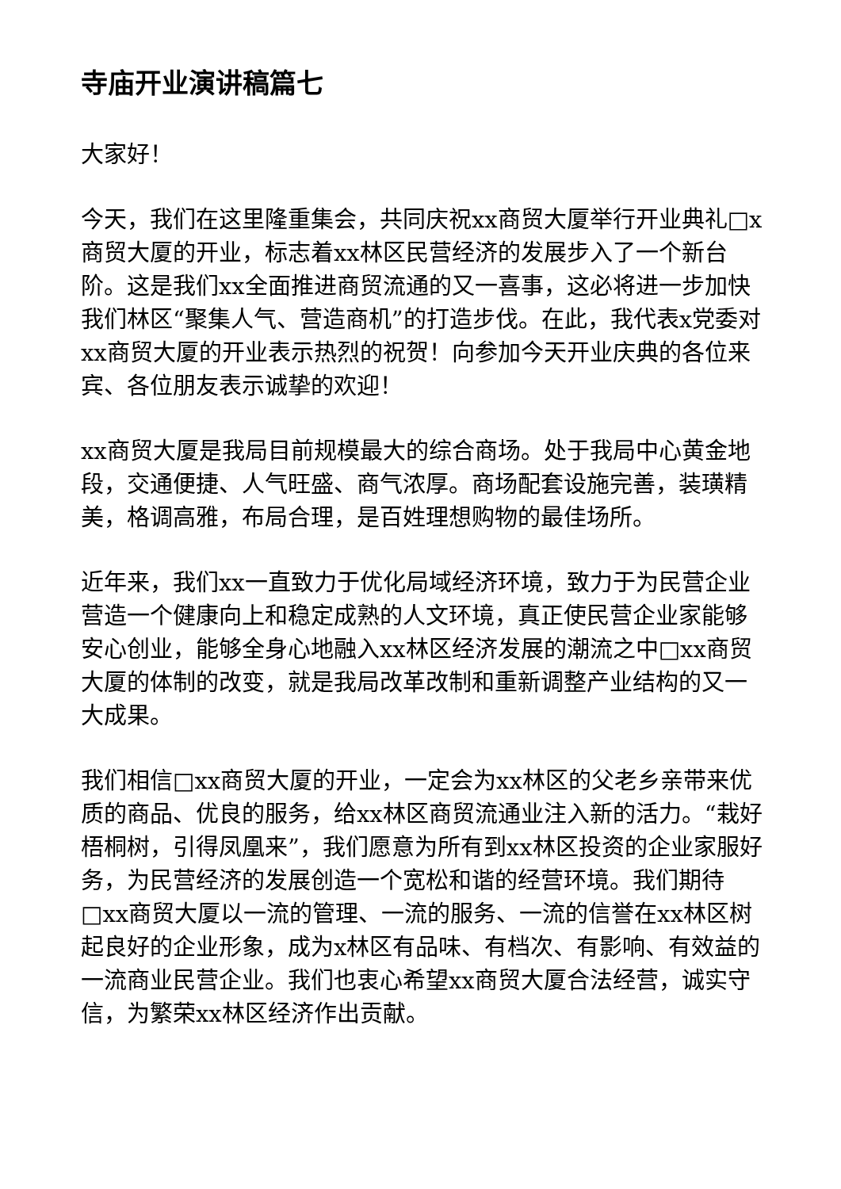寺庙开业演讲稿篇七
大家好！
今天，我们在这里隆重集会，共同庆祝xx商贸大厦举行开业典礼□x商贸大厦的开业，标志着xx林区民营经济的发展步入了一个新台阶。这是我们xx全面推进商贸流通的又一喜事，这必将进一步加快我们林区“聚集人气、营造商机”的打造步伐。在此，我代表x党委对xx商贸大厦的开业表示热烈的祝贺！向参加今天开业庆典的各位来宾、各位朋友表示诚挚的欢迎！
xx商贸大厦是我局目前规模最大的综合商场。处于我局中心黄金地段，交通便捷、人气旺盛、商气浓厚。商场配套设施完善，装璜精美，格调高雅，布局合理，是百姓理想购物的最佳场所。
近年来，我们xx一直致力于优化局域经济环境，致力于为民营企业营造一个健康向上和稳定成熟的人文环境，真正使民营企业家能够安心创业，能够全身心地融入xx林区经济发展的潮流之中□xx商贸大厦的体制的改变，就是我局改革改制和重新调整产业结构的又一大成果。
我们相信□xx商贸大厦的开业，一定会为xx林区的父老乡亲带来优质的商品、优良的服务，给xx林区商贸流通业注入新的活力。“栽好梧桐树，引得凤凰来”，我们愿意为所有到xx林区投资的企业家服好务，为民营经济的发展创造一个宽松和谐的经营环境。我们期待□xx商贸大厦以一流的管理、一流的服务、一流的信誉在xx林区树起良好的企业形象，成为x林区有品味、有档次、有影响、有效益的一流商业民营企业。我们也衷心希望xx商贸大厦合法经营，诚实守信，为繁荣xx林区经济作出贡献。